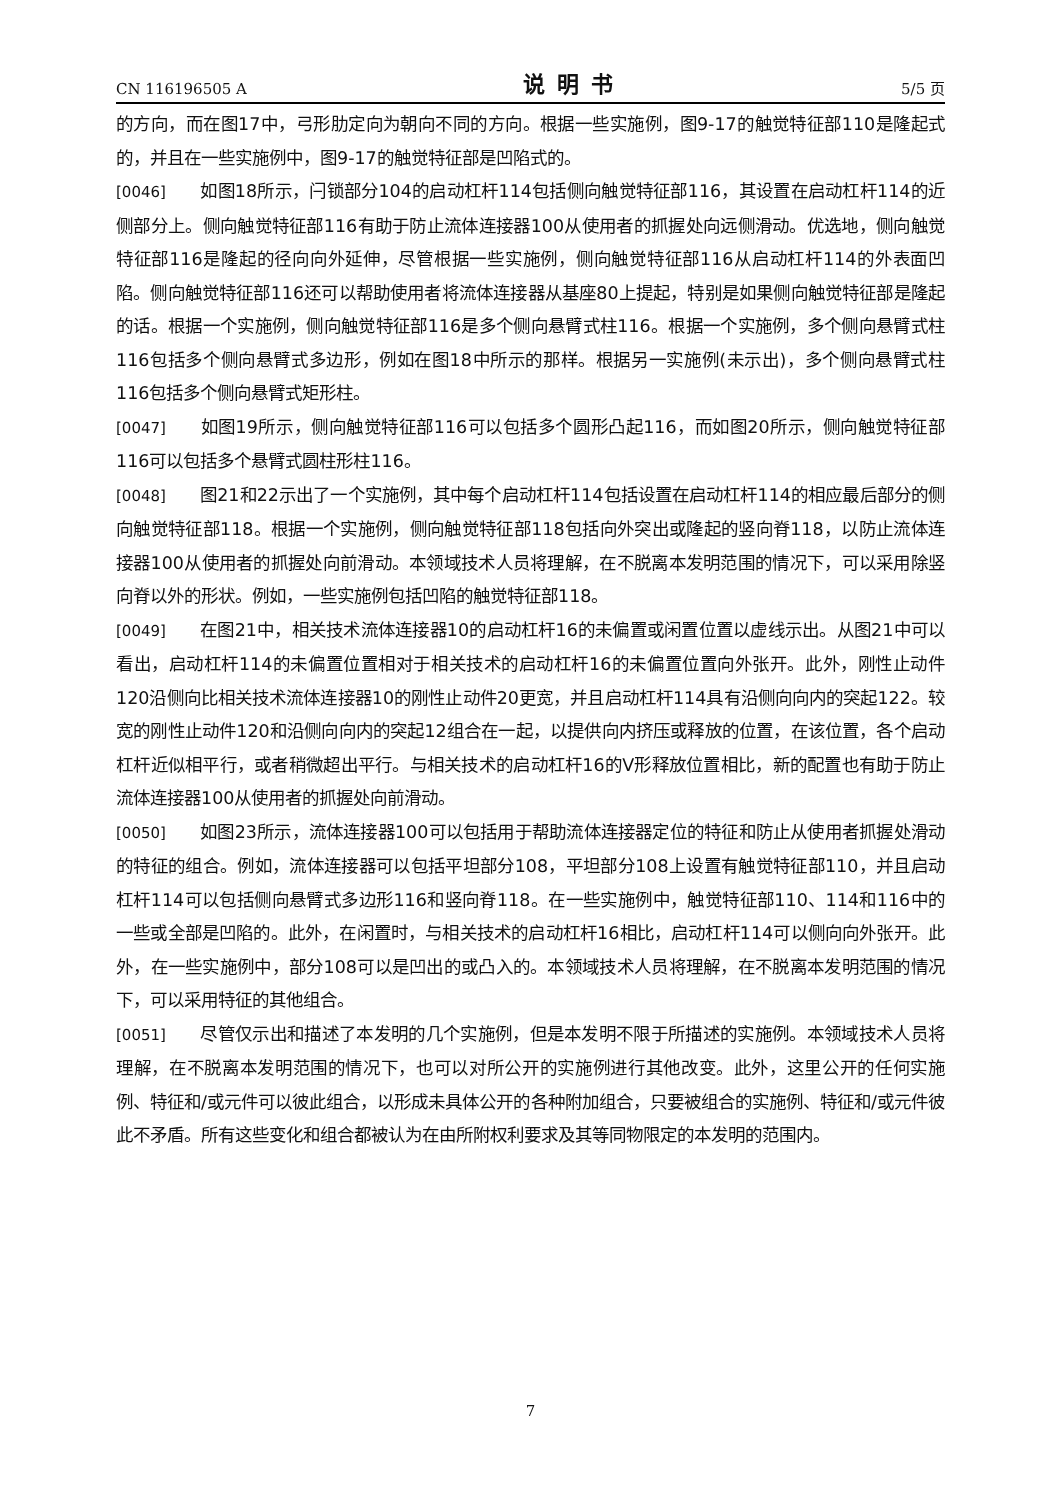CN 116196505 A 说明书 5/5 页
的方向，而在图17中，弓形肋定向为朝向不同的方向。根据一些实施例，图9-17的触觉特征部110是隆起式的，并且在一些实施例中，图9-17的触觉特征部是凹陷式的。
[0046] 如图18所示，闩锁部分104的启动杠杆114包括侧向触觉特征部116，其设置在启动杠杆114的近侧部分上。侧向触觉特征部116有助于防止流体连接器100从使用者的抓握处向远侧滑动。优选地，侧向触觉特征部116是隆起的径向向外延伸，尽管根据一些实施例，侧向触觉特征部116从启动杠杆114的外表面凹陷。侧向触觉特征部116还可以帮助使用者将流体连接器从基座80上提起，特别是如果侧向触觉特征部是隆起的话。根据一个实施例，侧向触觉特征部116是多个侧向悬臂式柱116。根据一个实施例，多个侧向悬臂式柱116包括多个侧向悬臂式多边形，例如在图18中所示的那样。根据另一实施例(未示出)，多个侧向悬臂式柱116包括多个侧向悬臂式矩形柱。
[0047] 如图19所示，侧向触觉特征部116可以包括多个圆形凸起116，而如图20所示，侧向触觉特征部116可以包括多个悬臂式圆柱形柱116。
[0048] 图21和22示出了一个实施例，其中每个启动杠杆114包括设置在启动杠杆114的相应最后部分的侧向触觉特征部118。根据一个实施例，侧向触觉特征部118包括向外突出或隆起的竖向脊118，以防止流体连接器100从使用者的抓握处向前滑动。本领域技术人员将理解，在不脱离本发明范围的情况下，可以采用除竖向脊以外的形状。例如，一些实施例包括凹陷的触觉特征部118。
[0049] 在图21中，相关技术流体连接器10的启动杠杆16的未偏置或闲置位置以虚线示出。从图21中可以看出，启动杠杆114的未偏置位置相对于相关技术的启动杠杆16的未偏置位置向外张开。此外，刚性止动件120沿侧向比相关技术流体连接器10的刚性止动件20更宽，并且启动杠杆114具有沿侧向向内的突起122。较宽的刚性止动件120和沿侧向向内的突起12组合在一起，以提供向内挤压或释放的位置，在该位置，各个启动杠杆近似相平行，或者稍微超出平行。与相关技术的启动杠杆16的V形释放位置相比，新的配置也有助于防止流体连接器100从使用者的抓握处向前滑动。
[0050] 如图23所示，流体连接器100可以包括用于帮助流体连接器定位的特征和防止从使用者抓握处滑动的特征的组合。例如，流体连接器可以包括平坦部分108，平坦部分108上设置有触觉特征部110，并且启动杠杆114可以包括侧向悬臂式多边形116和竖向脊118。在一些实施例中，触觉特征部110、114和116中的一些或全部是凹陷的。此外，在闲置时，与相关技术的启动杠杆16相比，启动杠杆114可以侧向向外张开。此外，在一些实施例中，部分108可以是凹出的或凸入的。本领域技术人员将理解，在不脱离本发明范围的情况下，可以采用特征的其他组合。
[0051] 尽管仅示出和描述了本发明的几个实施例，但是本发明不限于所描述的实施例。本领域技术人员将理解，在不脱离本发明范围的情况下，也可以对所公开的实施例进行其他改变。此外，这里公开的任何实施例、特征和/或元件可以彼此组合，以形成未具体公开的各种附加组合，只要被组合的实施例、特征和/或元件彼此不矛盾。所有这些变化和组合都被认为在由所附权利要求及其等同物限定的本发明的范围内。
7